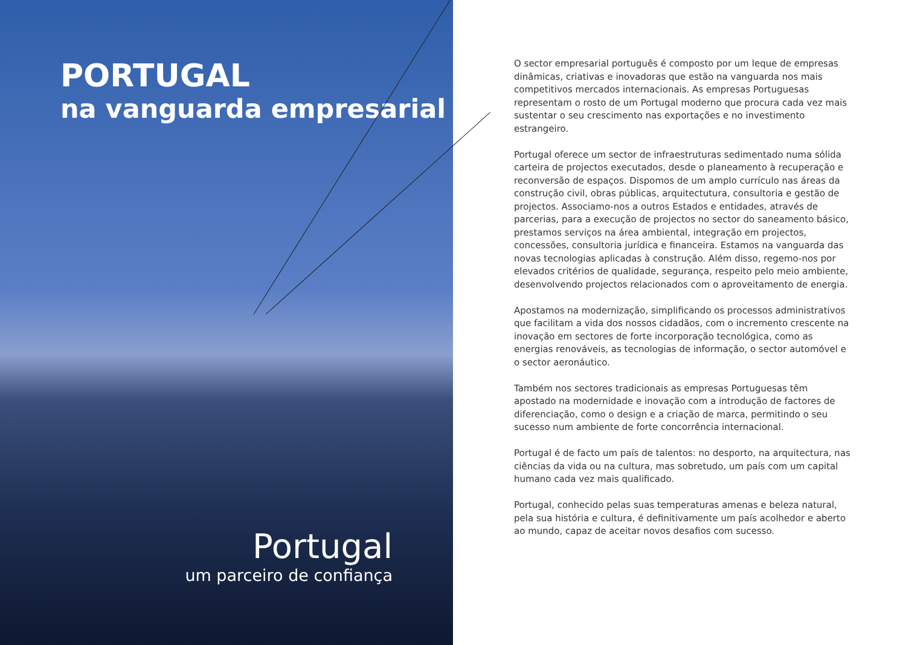PORTUGAL
na vanguarda empresarial
Portugal
um parceiro de confiança
O sector empresarial português é composto por um leque de empresas dinâmicas, criativas e inovadoras que estão na vanguarda nos mais competitivos mercados internacionais. As empresas Portuguesas representam o rosto de um Portugal moderno que procura cada vez mais sustentar o seu crescimento nas exportações e no investimento estrangeiro.
Portugal oferece um sector de infraestruturas sedimentado numa sólida carteira de projectos executados, desde o planeamento à recuperação e reconversão de espaços. Dispomos de um amplo currículo nas áreas da construção civil, obras públicas, arquitectutura, consultoria e gestão de projectos. Associamo-nos a outros Estados e entidades, através de parcerias, para a execução de projectos no sector do saneamento básico, prestamos serviços na área ambiental, integração em projectos, concessões, consultoria jurídica e financeira. Estamos na vanguarda das novas tecnologias aplicadas à construção. Além disso, regemo-nos por elevados critérios de qualidade, segurança, respeito pelo meio ambiente, desenvolvendo projectos relacionados com o aproveitamento de energia.
Apostamos na modernização, simplificando os processos administrativos que facilitam a vida dos nossos cidadãos, com o incremento crescente na inovação em sectores de forte incorporação tecnológica, como as energias renováveis, as tecnologias de informação, o sector automóvel e o sector aeronáutico.
Também nos sectores tradicionais as empresas Portuguesas têm apostado na modernidade e inovação com a introdução de factores de diferenciação, como o design e a criação de marca, permitindo o seu sucesso num ambiente de forte concorrência internacional.
Portugal é de facto um país de talentos: no desporto, na arquitectura, nas ciências da vida ou na cultura, mas sobretudo, um país com um capital humano cada vez mais qualificado.
Portugal, conhecido pelas suas temperaturas amenas e beleza natural, pela sua história e cultura, é definitivamente um país acolhedor e aberto ao mundo, capaz de aceitar novos desafios com sucesso.